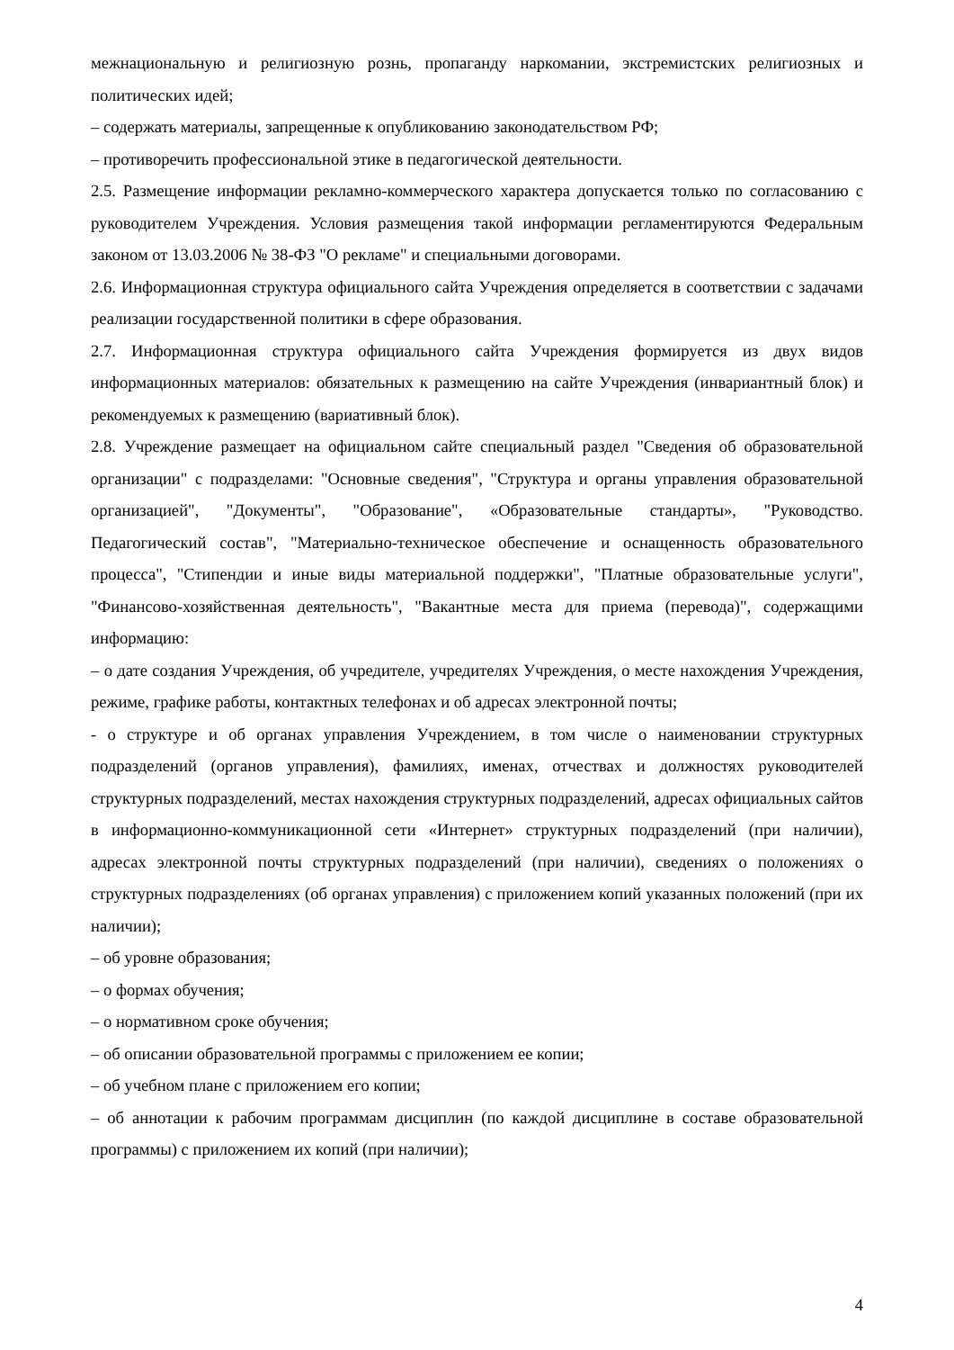межнациональную и религиозную рознь, пропаганду наркомании, экстремистских религиозных и политических идей;
– содержать материалы, запрещенные к опубликованию законодательством РФ;
– противоречить профессиональной этике в педагогической деятельности.
2.5. Размещение информации рекламно-коммерческого характера допускается только по согласованию с руководителем Учреждения. Условия размещения такой информации регламентируются Федеральным законом от 13.03.2006 № 38-ФЗ "О рекламе" и специальными договорами.
2.6. Информационная структура официального сайта Учреждения определяется в соответствии с задачами реализации государственной политики в сфере образования.
2.7. Информационная структура официального сайта Учреждения формируется из двух видов информационных материалов: обязательных к размещению на сайте Учреждения (инвариантный блок) и рекомендуемых к размещению (вариативный блок).
2.8. Учреждение размещает на официальном сайте специальный раздел "Сведения об образовательной организации" с подразделами: "Основные сведения", "Структура и органы управления образовательной организацией", "Документы", "Образование", «Образовательные стандарты», "Руководство. Педагогический состав", "Материально-техническое обеспечение и оснащенность образовательного процесса", "Стипендии и иные виды материальной поддержки", "Платные образовательные услуги", "Финансово-хозяйственная деятельность", "Вакантные места для приема (перевода)", содержащими информацию:
– о дате создания Учреждения, об учредителе, учредителях Учреждения, о месте нахождения Учреждения, режиме, графике работы, контактных телефонах и об адресах электронной почты;
- о структуре и об органах управления Учреждением, в том числе о наименовании структурных подразделений (органов управления), фамилиях, именах, отчествах и должностях руководителей структурных подразделений, местах нахождения структурных подразделений, адресах официальных сайтов в информационно-коммуникационной сети «Интернет» структурных подразделений (при наличии), адресах электронной почты структурных подразделений (при наличии), сведениях о положениях о структурных подразделениях (об органах управления) с приложением копий указанных положений (при их наличии);
– об уровне образования;
– о формах обучения;
– о нормативном сроке обучения;
– об описании образовательной программы с приложением ее копии;
– об учебном плане с приложением его копии;
– об аннотации к рабочим программам дисциплин (по каждой дисциплине в составе образовательной программы) с приложением их копий (при наличии);
4